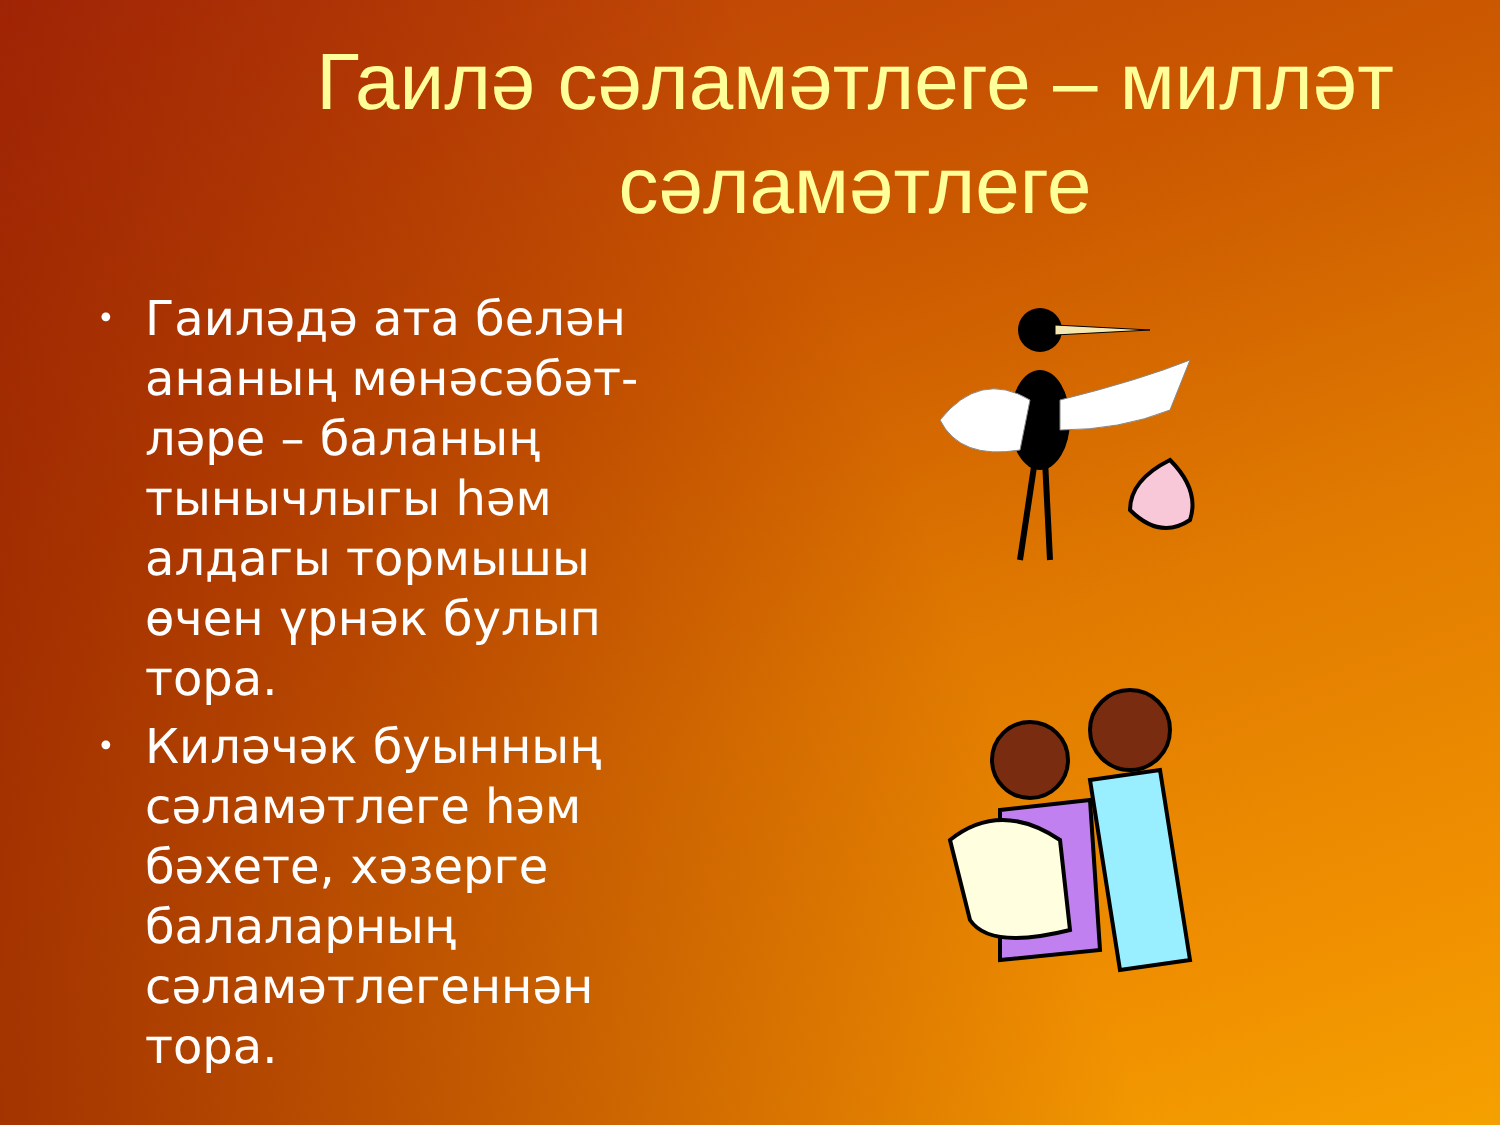Гаилә сәламәтлеге – милләт сәламәтлеге
• Гаиләдә ата белән ананың мөнәсәбәт-ләре – баланың тынычлыгы һәм алдагы тормышы өчен үрнәк булып тора.
• Киләчәк буынның сәламәтлеге һәм бәхете, хәзерге балаларның сәламәтлегеннән тора.